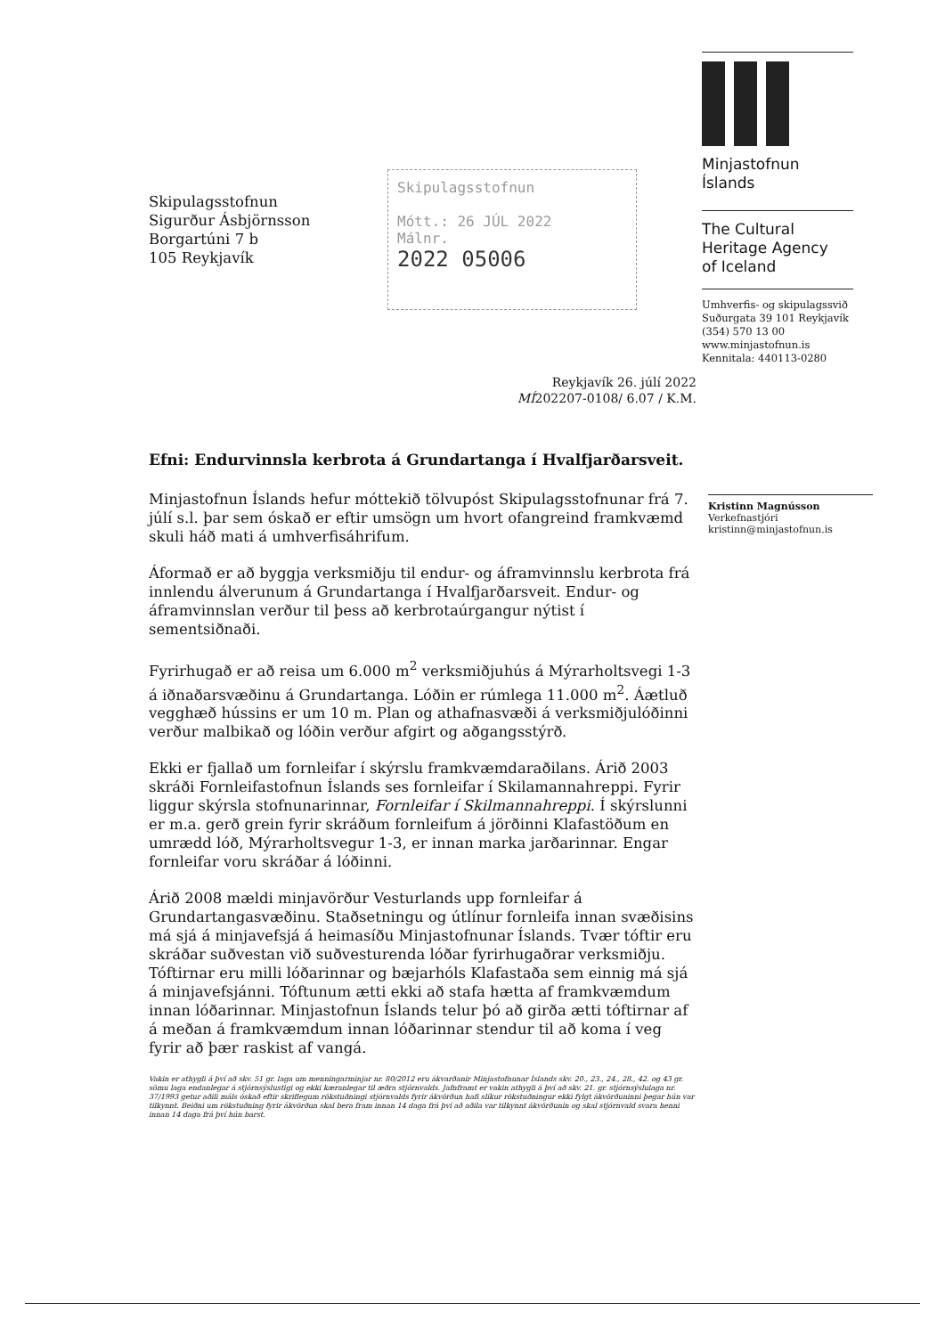Minjastofnun
Íslands
The Cultural
Heritage Agency
of Iceland
Umhverfis- og skipulagssvið
Suðurgata 39 101 Reykjavík
(354) 570 13 00
www.minjastofnun.is
Kennitala: 440113-0280
Skipulagsstofnun
Mótt.: 26 JÚL 2022
Málnr.
2022 05006
Skipulagsstofnun
Sigurður Ásbjörnsson
Borgartúni 7 b
105 Reykjavík
Reykjavík 26. júlí 2022
MÍ202207-0108/ 6.07 / K.M.
Efni: Endurvinnsla kerbrota á Grundartanga í Hvalfjarðarsveit.
Minjastofnun Íslands hefur móttekið tölvupóst Skipulagsstofnunar frá 7. júlí s.l. þar sem óskað er eftir umsögn um hvort ofangreind framkvæmd skuli háð mati á umhverfisáhrifum.
Áformað er að byggja verksmiðju til endur- og áframvinnslu kerbrota frá innlendu álverunum á Grundartanga í Hvalfjarðarsveit. Endur- og áframvinnslan verður til þess að kerbrotaúrgangur nýtist í sementsiðnaði.
Fyrirhugað er að reisa um 6.000 m<sup>2</sup> verksmiðjuhús á Mýrarholtsvegi 1-3 á iðnaðarsvæðinu á Grundartanga. Lóðin er rúmlega 11.000 m<sup>2</sup>. Áætluð vegghæð hússins er um 10 m. Plan og athafnasvæði á verksmiðjulóðinni verður malbikað og lóðin verður afgirt og aðgangsstýrð.
Ekki er fjallað um fornleifar í skýrslu framkvæmdaraðilans. Árið 2003 skráði Fornleifastofnun Íslands ses fornleifar í Skilamannahreppi. Fyrir liggur skýrsla stofnunarinnar, Fornleifar í Skilmannahreppi. Í skýrslunni er m.a. gerð grein fyrir skráðum fornleifum á jörðinni Klafastöðum en umrædd lóð, Mýrarholtsvegur 1-3, er innan marka jarðarinnar. Engar fornleifar voru skráðar á lóðinni.
Árið 2008 mældi minjavörður Vesturlands upp fornleifar á Grundartangasvæðinu. Staðsetningu og útlínur fornleifa innan svæðisins má sjá á minjavefsjá á heimasíðu Minjastofnunar Íslands. Tvær tóftir eru skráðar suðvestan við suðvesturenda lóðar fyrirhugaðrar verksmiðju. Tóftirnar eru milli lóðarinnar og bæjarhóls Klafastaða sem einnig má sjá á minjavefsjánni. Tóftunum ætti ekki að stafa hætta af framkvæmdum innan lóðarinnar. Minjastofnun Íslands telur þó að girða ætti tóftirnar af á meðan á framkvæmdum innan lóðarinnar stendur til að koma í veg fyrir að þær raskist af vangá.
Vakin er athygli á því að skv. 51 gr. laga um menningarminjar nr. 80/2012 eru ákvarðanir Minjastofnunar Íslands skv. 20., 23., 24., 28., 42. og 43 gr. sömu laga endanlegar á stjórnsýslustigi og ekki kæranlegar til æðra stjórnvalds. Jafnframt er vakin athygli á því að skv. 21. gr. stjórnsýslulaga nr. 37/1993 getur aðili máls óskað eftir skriflegum rökstuðningi stjórnvalds fyrir ákvörðun hafi slíkur rökstuðningur ekki fylgt ákvörðuninni þegar hún var tilkynnt. Beiðni um rökstuðning fyrir ákvörðun skal bera fram innan 14 daga frá því að aðila var tilkynnt ákvörðunin og skal stjórnvald svara henni innan 14 daga frá því hún barst.
Kristinn Magnússon
Verkefnastjóri
kristinn@minjastofnun.is